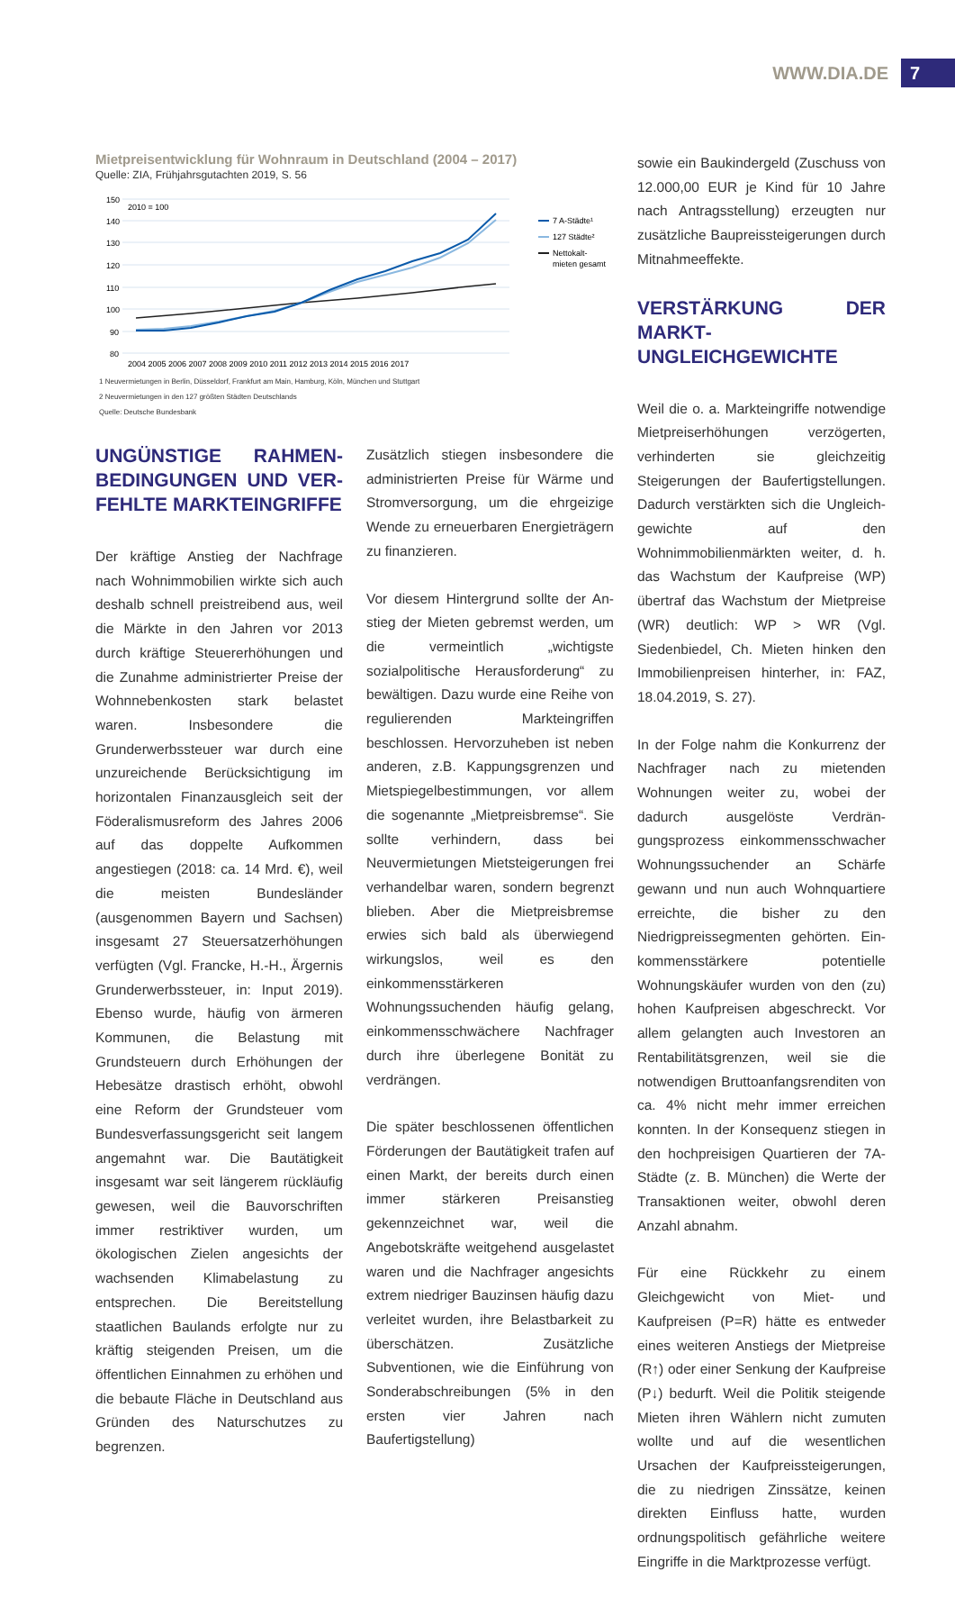WWW.DIA.DE 7
Mietpreisentwicklung für Wohnraum in Deutschland (2004 – 2017)
Quelle: ZIA, Frühjahrsgutachten 2019, S. 56
150
140
130
120
110
100
90
80
2010 = 100
2004 2005 2006 2007 2008 2009 2010 2011 2012 2013 2014 2015 2016 2017
7 A-Städte¹
127 Städte²
Nettokalt-
mieten gesamt
1 Neuvermietungen in Berlin, Düsseldorf, Frankfurt am Main, Hamburg, Köln, München und Stuttgart
2 Neuvermietungen in den 127 größten Städten Deutschlands
Quelle: Deutsche Bundesbank
UNGÜNSTIGE RAHMEN­BEDINGUNGEN UND VER­FEHLTE MARKTEINGRIFFE
Der kräftige Anstieg der Nachfrage nach Wohnimmobilien wirkte sich auch deshalb schnell preistreibend aus, weil die Märkte in den Jahren vor 2013 durch kräftige Steuer­erhöhungen und die Zunahme administrierter Preise der Wohnnebenkosten stark belastet waren. Insbesondere die Grunderwerbssteuer war durch eine unzureichende Berücksichti­gung im horizontalen Finanzausgleich seit der Föderalismusreform des Jahres 2006 auf das doppelte Aufkommen angestiegen (2018: ca. 14 Mrd. €), weil die meisten Bundesländer (ausgenommen Bayern und Sachsen) ins­gesamt 27 Steuersatzerhöhungen verfügten (Vgl. Francke, H.-H., Ärgernis Grunderwerbs­steuer, in: Input 2019). Ebenso wurde, häufig von ärmeren Kommunen, die Belastung mit Grundsteuern durch Erhöhungen der Hebesät­ze drastisch erhöht, obwohl eine Reform der Grundsteuer vom Bundesverfassungsgericht seit langem angemahnt war. Die Bautätig­keit insgesamt war seit längerem rückläufig gewesen, weil die Bauvorschriften immer restriktiver wurden, um ökologischen Zielen angesichts der wachsenden Klimabelastung zu entsprechen. Die Bereitstellung staatlichen Baulands erfolgte nur zu kräftig steigenden Preisen, um die öffentlichen Einnahmen zu er­höhen und die bebaute Fläche in Deutschland aus Gründen des Naturschutzes zu begrenzen.
Zusätzlich stiegen insbesondere die adminis­trierten Preise für Wärme und Stromversor­gung, um die ehrgeizige Wende zu erneuer­baren Energieträgern zu finanzieren.
Vor diesem Hintergrund sollte der An­stieg der Mieten gebremst werden, um die vermeintlich „wichtigste sozialpolitische Herausforderung“ zu bewältigen. Dazu wurde eine Reihe von regulierenden Markt­eingriffen beschlossen. Hervorzuheben ist neben anderen, z.B. Kappungsgrenzen und Mietspiegelbestimmungen, vor allem die sogenannte „Mietpreisbremse“. Sie sollte verhindern, dass bei Neuvermietungen Miet­steigerungen frei verhandelbar waren, son­dern begrenzt blieben. Aber die Mietpreis­bremse erwies sich bald als überwiegend wirkungslos, weil es den einkommensstärke­ren Wohnungssuchenden häufig gelang, ein­kommensschwächere Nachfrager durch ihre überlegene Bonität zu verdrängen.
Die später beschlossenen öffentlichen För­derungen der Bautätigkeit trafen auf einen Markt, der bereits durch einen immer stär­keren Preisanstieg gekennzeichnet war, weil die Angebotskräfte weitgehend ausgelastet waren und die Nachfrager angesichts ext­rem niedriger Bauzinsen häufig dazu verleitet wurden, ihre Belastbarkeit zu überschätzen. Zusätzliche Subventionen, wie die Einfüh­rung von Sonderabschreibungen (5% in den ersten vier Jahren nach Baufertigstellung)
sowie ein Baukindergeld (Zuschuss von 12.000,00 EUR je Kind für 10 Jahre nach An­tragsstellung) erzeugten nur zusätzliche Bau­preissteigerungen durch Mitnahmeeffekte.
VERSTÄRKUNG DER MARKT­UNGLEICHGEWICHTE
Weil die o. a. Markteingriffe notwendige Miet­preiserhöhungen verzögerten, verhinderten sie gleichzeitig Steigerungen der Baufertigstellun­gen. Dadurch verstärkten sich die Ungleich­gewichte auf den Wohnimmobilienmärkten weiter, d. h. das Wachstum der Kaufpreise (WP) übertraf das Wachstum der Mietpreise (WR) deutlich: WP > WR (Vgl. Siedenbiedel, Ch. Mieten hinken den Immobilienpreisen hin­terher, in: FAZ, 18.04.2019, S. 27).
In der Folge nahm die Konkurrenz der Nach­frager nach zu mietenden Wohnungen weiter zu, wobei der dadurch ausgelöste Verdrän­gungsprozess einkommensschwacher Woh­nungssuchender an Schärfe gewann und nun auch Wohnquartiere erreichte, die bisher zu den Niedrigpreissegmenten gehörten. Ein­kommensstärkere potentielle Wohnungskäu­fer wurden von den (zu) hohen Kaufpreisen abgeschreckt. Vor allem gelangten auch In­vestoren an Rentabilitätsgrenzen, weil sie die notwendigen Bruttoanfangsrenditen von ca. 4% nicht mehr immer erreichen konnten. In der Konsequenz stiegen in den hochpreisigen Quartieren der 7A-Städte (z. B. München) die Werte der Transaktionen weiter, obwohl de­ren Anzahl abnahm.
Für eine Rückkehr zu einem Gleichgewicht von Miet- und Kaufpreisen (P=R) hätte es entweder eines weiteren Anstiegs der Mietpreise (R↑) oder einer Senkung der Kaufpreise (P↓) bedurft. Weil die Politik steigende Mieten ihren Wäh­lern nicht zumuten wollte und auf die wesent­lichen Ursachen der Kaufpreissteigerungen, die zu niedrigen Zinssätze, keinen direkten Einfluss hatte, wurden ordnungspolitisch gefährliche weitere Eingriffe in die Marktprozesse verfügt.